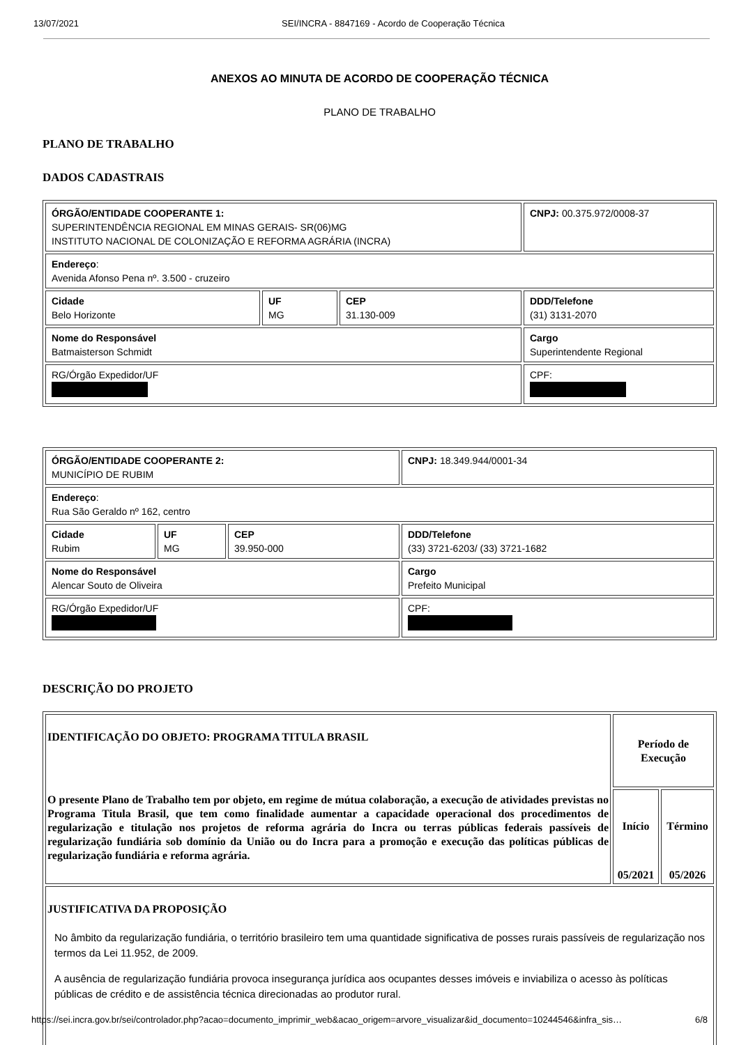13/07/2021 SEI/INCRA - 8847169 - Acordo de Cooperação Técnica
ANEXOS AO MINUTA DE ACORDO DE COOPERAÇÃO TÉCNICA
PLANO DE TRABALHO
PLANO DE TRABALHO
DADOS CADASTRAIS
| ÓRGÃO/ENTIDADE COOPERANTE 1: SUPERINTENDÊNCIA REGIONAL EM MINAS GERAIS- SR(06)MG INSTITUTO NACIONAL DE COLONIZAÇÃO E REFORMA AGRÁRIA (INCRA) | | | CNPJ: 00.375.972/0008-37 |
| Endereço : Avenida Afonso Pena nº. 3.500 - cruzeiro | | | |
| Cidade Belo Horizonte | UF MG | CEP 31.130-009 | DDD/Telefone (31) 3131-2070 |
| Nome do Responsável Batmaisterson Schmidt | | | Cargo Superintendente Regional |
| RG/Órgão Expedidor/UF | | | CPF: |
| ÓRGÃO/ENTIDADE COOPERANTE 2: MUNICÍPIO DE RUBIM | | | CNPJ: 18.349.944/0001-34 |
| Endereço : Rua São Geraldo nº 162, centro | | | |
| Cidade Rubim | UF MG | CEP 39.950-000 | DDD/Telefone (33) 3721-6203/ (33) 3721-1682 |
| Nome do Responsável Alencar Souto de Oliveira | | | Cargo Prefeito Municipal |
| RG/Órgão Expedidor/UF | | | CPF: |
DESCRIÇÃO DO PROJETO
| IDENTIFICAÇÃO DO OBJETO: PROGRAMA TITULA BRASIL O presente Plano de Trabalho tem por objeto, em regime de mútua colaboração, a execução de atividades previstas no Programa Titula Brasil, que tem como finalidade aumentar a capacidade operacional dos procedimentos de regularização e titulação nos projetos de reforma agrária do Incra ou terras públicas federais passíveis de regularização fundiária sob domínio da União ou do Incra para a promoção e execução das políticas públicas de regularização fundiária e reforma agrária. | Período de Execução | |
| | Início 05/2021 | Término 05/2026 |
| JUSTIFICATIVA DA PROPOSIÇÃO No âmbito da regularização fundiária, o território brasileiro tem uma quantidade significativa de posses rurais passíveis de regularização nos termos da Lei 11.952, de 2009. A ausência de regularização fundiária provoca insegurança jurídica aos ocupantes desses imóveis e inviabiliza o acesso às políticas públicas de crédito e de assistência técnica direcionadas ao produtor rural. | | |
https://sei.incra.gov.br/sei/controlador.php?acao=documento_imprimir_web&acao_origem=arvore_visualizar&id_documento=10244546&infra_sis… 6/8